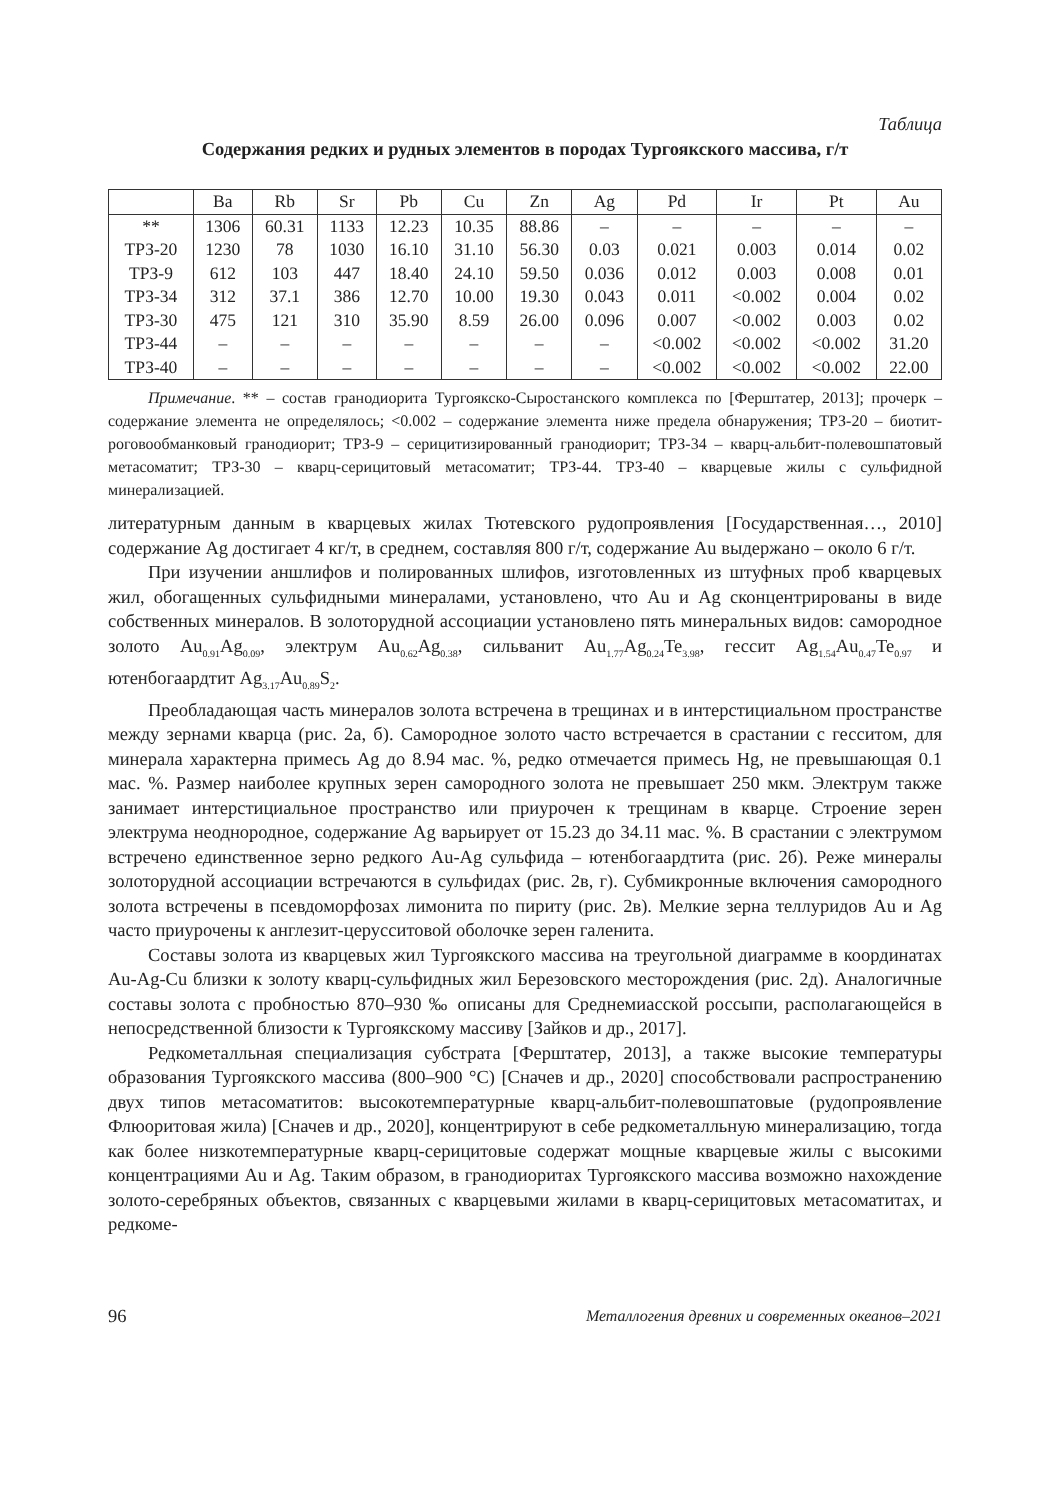Таблица
Содержания редких и рудных элементов в породах Тургоякского массива, г/т
| | Ba | Rb | Sr | Pb | Cu | Zn | Ag | Pd | Ir | Pt | Au |
| --- | --- | --- | --- | --- | --- | --- | --- | --- | --- | --- | --- |
| ** | 1306 | 60.31 | 1133 | 12.23 | 10.35 | 88.86 | – | – | – | – | – |
| ТРЗ-20 | 1230 | 78 | 1030 | 16.10 | 31.10 | 56.30 | 0.03 | 0.021 | 0.003 | 0.014 | 0.02 |
| ТРЗ-9 | 612 | 103 | 447 | 18.40 | 24.10 | 59.50 | 0.036 | 0.012 | 0.003 | 0.008 | 0.01 |
| ТРЗ-34 | 312 | 37.1 | 386 | 12.70 | 10.00 | 19.30 | 0.043 | 0.011 | <0.002 | 0.004 | 0.02 |
| ТРЗ-30 | 475 | 121 | 310 | 35.90 | 8.59 | 26.00 | 0.096 | 0.007 | <0.002 | 0.003 | 0.02 |
| ТРЗ-44 | – | – | – | – | – | – | – | <0.002 | <0.002 | <0.002 | 31.20 |
| ТРЗ-40 | – | – | – | – | – | – | – | <0.002 | <0.002 | <0.002 | 22.00 |
Примечание. ** – состав гранодиорита Тургоякско-Сыростанского комплекса по [Ферштатер, 2013]; прочерк – содержание элемента не определялось; <0.002 – содержание элемента ниже предела обнаружения; ТРЗ-20 – биотит-роговообманковый гранодиорит; ТРЗ-9 – серицитизированный гранодиорит; ТРЗ-34 – кварц-альбит-полевошпатовый метасоматит; ТРЗ-30 – кварц-серицитовый метасоматит; ТРЗ-44. ТРЗ-40 – кварцевые жилы с сульфидной минерализацией.
литературным данным в кварцевых жилах Тютевского рудопроявления [Государственная…, 2010] содержание Ag достигает 4 кг/т, в среднем, составляя 800 г/т, содержание Au выдержано – около 6 г/т.
При изучении аншлифов и полированных шлифов, изготовленных из штуфных проб кварцевых жил, обогащенных сульфидными минералами, установлено, что Au и Ag сконцентрированы в виде собственных минералов. В золоторудной ассоциации установлено пять минеральных видов: самородное золото Au<sub>0.91</sub>Ag<sub>0.09</sub>, электрум Au<sub>0.62</sub>Ag<sub>0.38</sub>, сильванит Au<sub>1.77</sub>Ag<sub>0.24</sub>Te<sub>3.98</sub>, гессит Ag<sub>1.54</sub>Au<sub>0.47</sub>Te<sub>0.97</sub> и ютенбогаардтит Ag<sub>3.17</sub>Au<sub>0.89</sub>S<sub>2</sub>.
Преобладающая часть минералов золота встречена в трещинах и в интерстициальном пространстве между зернами кварца (рис. 2а, б). Самородное золото часто встречается в срастании с гесситом, для минерала характерна примесь Ag до 8.94 мас. %, редко отмечается примесь Hg, не превышающая 0.1 мас. %. Размер наиболее крупных зерен самородного золота не превышает 250 мкм. Электрум также занимает интерстициальное пространство или приурочен к трещинам в кварце. Строение зерен электрума неоднородное, содержание Ag варьирует от 15.23 до 34.11 мас. %. В срастании с электрумом встречено единственное зерно редкого Au-Ag сульфида – ютенбогаардтита (рис. 2б). Реже минералы золоторудной ассоциации встречаются в сульфидах (рис. 2в, г). Субмикронные включения самородного золота встречены в псевдоморфозах лимонита по пириту (рис. 2в). Мелкие зерна теллуридов Au и Ag часто приурочены к англезит-церусситовой оболочке зерен галенита.
Составы золота из кварцевых жил Тургоякского массива на треугольной диаграмме в координатах Au-Ag-Cu близки к золоту кварц-сульфидных жил Березовского месторождения (рис. 2д). Аналогичные составы золота с пробностью 870–930 ‰ описаны для Среднемиасской россыпи, располагающейся в непосредственной близости к Тургоякскому массиву [Зайков и др., 2017].
Редкометалльная специализация субстрата [Ферштатер, 2013], а также высокие температуры образования Тургоякского массива (800–900 °С) [Сначев и др., 2020] способствовали распространению двух типов метасоматитов: высокотемпературные кварц-альбит-полевошпатовые (рудопроявление Флюоритовая жила) [Сначев и др., 2020], концентрируют в себе редкометалльную минерализацию, тогда как более низкотемпературные кварц-серицитовые содержат мощные кварцевые жилы с высокими концентрациями Au и Ag. Таким образом, в гранодиоритах Тургоякского массива возможно нахождение золото-серебряных объектов, связанных с кварцевыми жилами в кварц-серицитовых метасоматитах, и редкоме-
96 Металлогения древних и современных океанов–2021